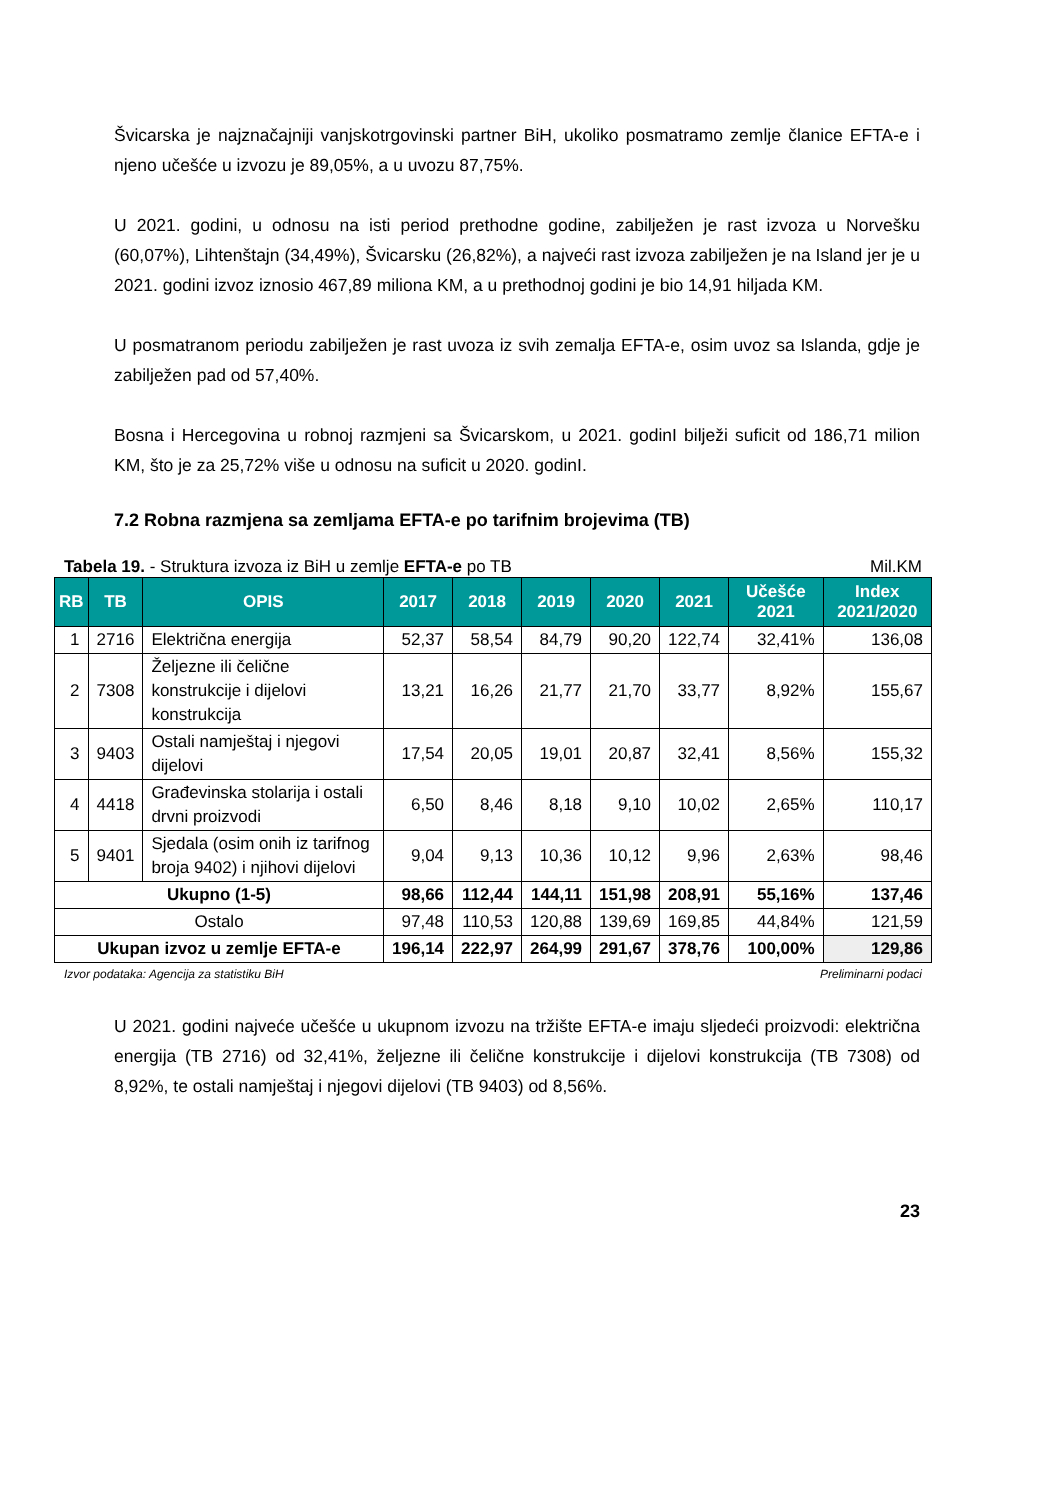Švicarska je najznačajniji vanjskotrgovinski partner BiH, ukoliko posmatramo zemlje članice EFTA-e i njeno učešće u izvozu je 89,05%, a u uvozu 87,75%.
U 2021. godini, u odnosu na isti period prethodne godine, zabilježen je rast izvoza u Norvešku (60,07%), Lihtenštajn (34,49%), Švicarsku (26,82%), a najveći rast izvoza zabilježen je na Island jer je u 2021. godini izvoz iznosio 467,89 miliona KM, a u prethodnoj godini je bio 14,91 hiljada KM.
U posmatranom periodu zabilježen je rast uvoza iz svih zemalja EFTA-e, osim uvoz sa Islanda, gdje je zabilježen pad od 57,40%.
Bosna i Hercegovina u robnoj razmjeni sa Švicarskom, u 2021. godinI bilježi suficit od 186,71 milion KM, što je za 25,72% više u odnosu na suficit u 2020. godinI.
7.2 Robna razmjena sa zemljama EFTA-e po tarifnim brojevima (TB)
Tabela 19. - Struktura izvoza iz BiH u zemlje EFTA-e po TB Mil.KM
| RB | TB | OPIS | 2017 | 2018 | 2019 | 2020 | 2021 | Učešće 2021 | Index 2021/2020 |
| --- | --- | --- | --- | --- | --- | --- | --- | --- | --- |
| 1 | 2716 | Električna energija | 52,37 | 58,54 | 84,79 | 90,20 | 122,74 | 32,41% | 136,08 |
| 2 | 7308 | Željezne ili čelične konstrukcije i dijelovi konstrukcija | 13,21 | 16,26 | 21,77 | 21,70 | 33,77 | 8,92% | 155,67 |
| 3 | 9403 | Ostali namještaj i njegovi dijelovi | 17,54 | 20,05 | 19,01 | 20,87 | 32,41 | 8,56% | 155,32 |
| 4 | 4418 | Građevinska stolarija i ostali drvni proizvodi | 6,50 | 8,46 | 8,18 | 9,10 | 10,02 | 2,65% | 110,17 |
| 5 | 9401 | Sjedala (osim onih iz tarifnog broja 9402) i njihovi dijelovi | 9,04 | 9,13 | 10,36 | 10,12 | 9,96 | 2,63% | 98,46 |
| Ukupno (1-5) | | | 98,66 | 112,44 | 144,11 | 151,98 | 208,91 | 55,16% | 137,46 |
| Ostalo | | | 97,48 | 110,53 | 120,88 | 139,69 | 169,85 | 44,84% | 121,59 |
| Ukupan izvoz u zemlje EFTA-e | | | 196,14 | 222,97 | 264,99 | 291,67 | 378,76 | 100,00% | 129,86 |
Izvor podataka: Agencija za statistiku BiH Preliminarni podaci
U 2021. godini najveće učešće u ukupnom izvozu na tržište EFTA-e imaju sljedeći proizvodi: električna energija (TB 2716) od 32,41%, željezne ili čelične konstrukcije i dijelovi konstrukcija (TB 7308) od 8,92%, te ostali namještaj i njegovi dijelovi (TB 9403) od 8,56%.
23